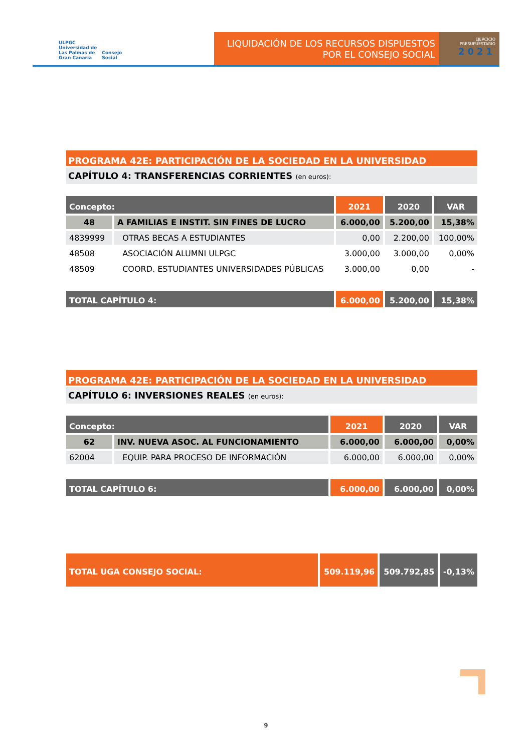ULPGC
Universidad de
Las Palmas de
Gran Canaria
Consejo
Social
LIQUIDACIÓN DE LOS RECURSOS DISPUESTOS
POR EL CONSEJO SOCIAL
EJERCICIO
PRESUPUESTARIO
2021
PROGRAMA 42E: PARTICIPACIÓN DE LA SOCIEDAD EN LA UNIVERSIDAD
CAPÍTULO 4: TRANSFERENCIAS CORRIENTES (en euros):
| Concepto: | | 2021 | 2020 | VAR |
| --- | --- | --- | --- | --- |
| 48 | A FAMILIAS E INSTIT. SIN FINES DE LUCRO | 6.000,00 | 5.200,00 | 15,38% |
| 4839999 | OTRAS BECAS A ESTUDIANTES | 0,00 | 2.200,00 | 100,00% |
| 48508 | ASOCIACIÓN ALUMNI ULPGC | 3.000,00 | 3.000,00 | 0,00% |
| 48509 | COORD. ESTUDIANTES UNIVERSIDADES PÚBLICAS | 3.000,00 | 0,00 | - |
| TOTAL CAPÍTULO 4: | | 6.000,00 | 5.200,00 | 15,38% |
PROGRAMA 42E: PARTICIPACIÓN DE LA SOCIEDAD EN LA UNIVERSIDAD
CAPÍTULO 6: INVERSIONES REALES (en euros):
| Concepto: | | 2021 | 2020 | VAR |
| --- | --- | --- | --- | --- |
| 62 | INV. NUEVA ASOC. AL FUNCIONAMIENTO | 6.000,00 | 6.000,00 | 0,00% |
| 62004 | EQUIP. PARA PROCESO DE INFORMACIÓN | 6.000,00 | 6.000,00 | 0,00% |
| TOTAL CAPÍTULO 6: | | 6.000,00 | 6.000,00 | 0,00% |
| TOTAL UGA CONSEJO SOCIAL: | 509.119,96 | 509.792,85 | -0,13% |
9